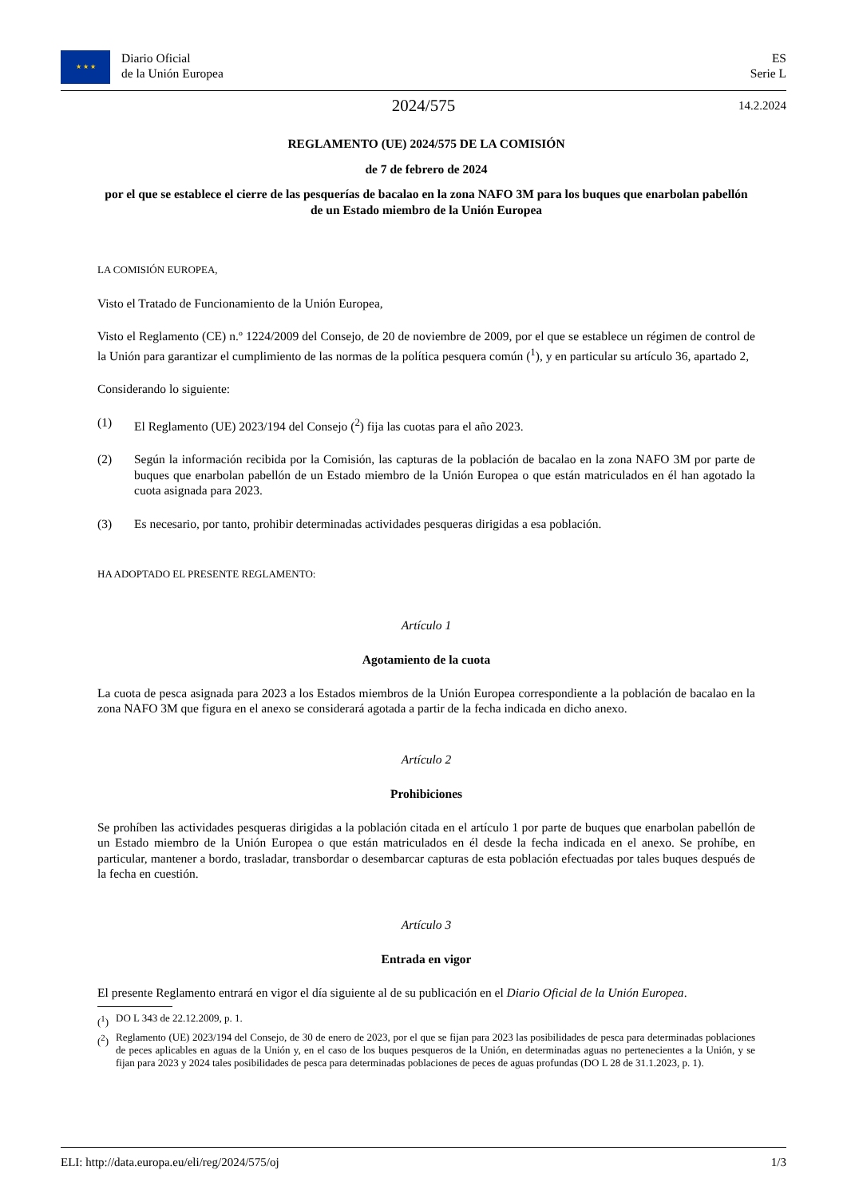★ ★ ★ Diario Oficial
de la Unión Europea
ES
Serie L
2024/575
14.2.2024
REGLAMENTO (UE) 2024/575 DE LA COMISIÓN
de 7 de febrero de 2024
por el que se establece el cierre de las pesquerías de bacalao en la zona NAFO 3M para los buques que enarbolan pabellón de un Estado miembro de la Unión Europea
LA COMISIÓN EUROPEA,
Visto el Tratado de Funcionamiento de la Unión Europea,
Visto el Reglamento (CE) n.º 1224/2009 del Consejo, de 20 de noviembre de 2009, por el que se establece un régimen de control de la Unión para garantizar el cumplimiento de las normas de la política pesquera común (<sup>1</sup>), y en particular su artículo 36, apartado 2,
Considerando lo siguiente:
(1) El Reglamento (UE) 2023/194 del Consejo (<sup>2</sup>) fija las cuotas para el año 2023.
(2) Según la información recibida por la Comisión, las capturas de la población de bacalao en la zona NAFO 3M por parte de buques que enarbolan pabellón de un Estado miembro de la Unión Europea o que están matriculados en él han agotado la cuota asignada para 2023.
(3) Es necesario, por tanto, prohibir determinadas actividades pesqueras dirigidas a esa población.
HA ADOPTADO EL PRESENTE REGLAMENTO:
Artículo 1
Agotamiento de la cuota
La cuota de pesca asignada para 2023 a los Estados miembros de la Unión Europea correspondiente a la población de bacalao en la zona NAFO 3M que figura en el anexo se considerará agotada a partir de la fecha indicada en dicho anexo.
Artículo 2
Prohibiciones
Se prohíben las actividades pesqueras dirigidas a la población citada en el artículo 1 por parte de buques que enarbolan pabellón de un Estado miembro de la Unión Europea o que están matriculados en él desde la fecha indicada en el anexo. Se prohíbe, en particular, mantener a bordo, trasladar, transbordar o desembarcar capturas de esta población efectuadas por tales buques después de la fecha en cuestión.
Artículo 3
Entrada en vigor
El presente Reglamento entrará en vigor el día siguiente al de su publicación en el Diario Oficial de la Unión Europea.
(<sup>1</sup>)
DO L 343 de 22.12.2009, p. 1.
(<sup>2</sup>)
Reglamento (UE) 2023/194 del Consejo, de 30 de enero de 2023, por el que se fijan para 2023 las posibilidades de pesca para determinadas poblaciones de peces aplicables en aguas de la Unión y, en el caso de los buques pesqueros de la Unión, en determinadas aguas no pertenecientes a la Unión, y se fijan para 2023 y 2024 tales posibilidades de pesca para determinadas poblaciones de peces de aguas profundas (DO L 28 de 31.1.2023, p. 1).
ELI: http://data.europa.eu/eli/reg/2024/575/oj 1/3